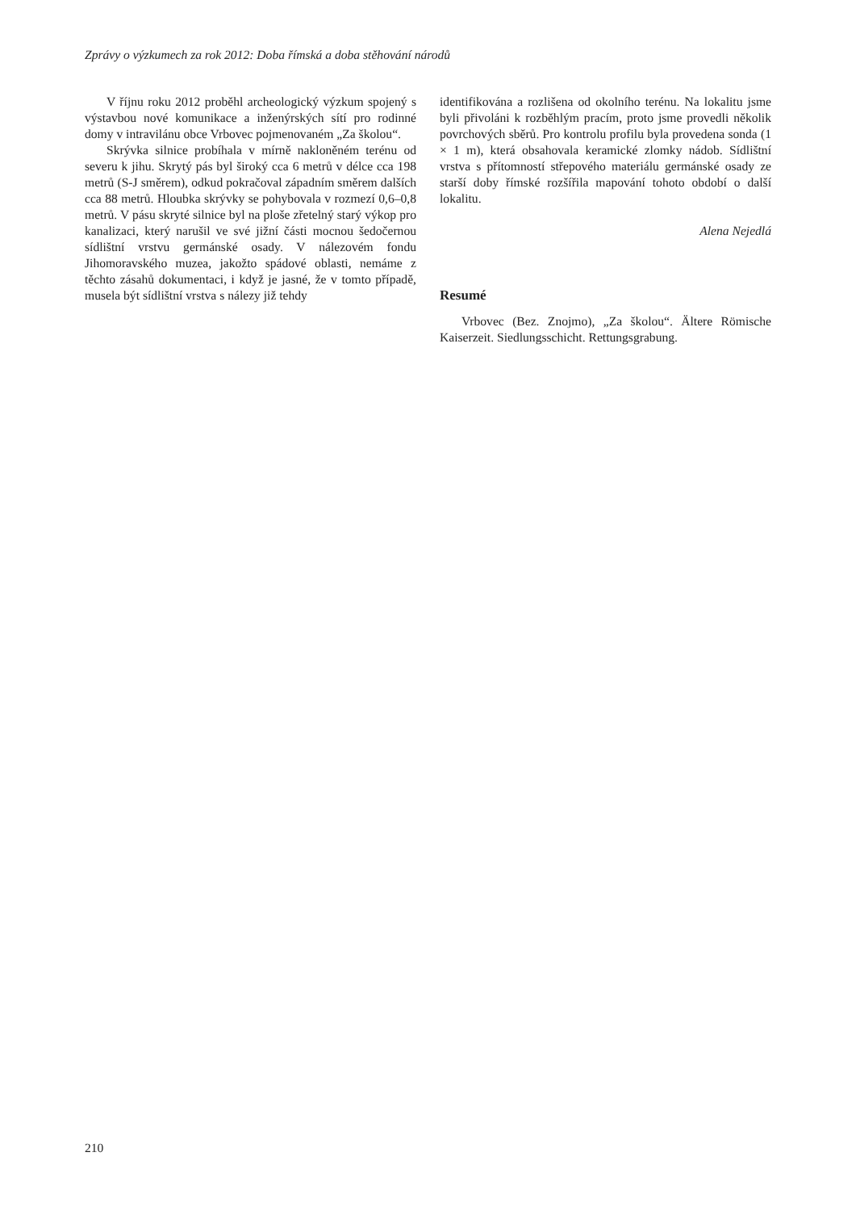Zprávy o výzkumech za rok 2012: Doba římská a doba stěhování národů
V říjnu roku 2012 proběhl archeologický výzkum spojený s výstavbou nové komunikace a inženýrských sítí pro rodinné domy v intravilánu obce Vrbovec pojmenovaném „Za školou“.
Skrývka silnice probíhala v mírně nakloněném terénu od severu k jihu. Skrytý pás byl široký cca 6 metrů v délce cca 198 metrů (S-J směrem), odkud pokračoval západním směrem dalších cca 88 metrů. Hloubka skrývky se pohybovala v rozmezí 0,6–0,8 metrů. V pásu skryté silnice byl na ploše zřetelný starý výkop pro kanalizaci, který narušil ve své jižní části mocnou šedočernou sídlištní vrstvu germánské osady. V nálezovém fondu Jihomoravského muzea, jakožto spádové oblasti, nemáme z těchto zásahů dokumentaci, i když je jasné, že v tomto případě, musela být sídlištní vrstva s nálezy již tehdy
identifikována a rozlišena od okolního terénu. Na lokalitu jsme byli přivoláni k rozběhlým pracím, proto jsme provedli několik povrchových sběrů. Pro kontrolu profilu byla provedena sonda (1 × 1 m), která obsahovala keramické zlomky nádob. Sídlištní vrstva s přítomností střepového materiálu germánské osady ze starší doby římské rozšířila mapování tohoto období o další lokalitu.
Alena Nejedlá
Resumé
Vrbovec (Bez. Znojmo), „Za školou“. Ältere Römische Kaiserzeit. Siedlungsschicht. Rettungsgrabung.
210